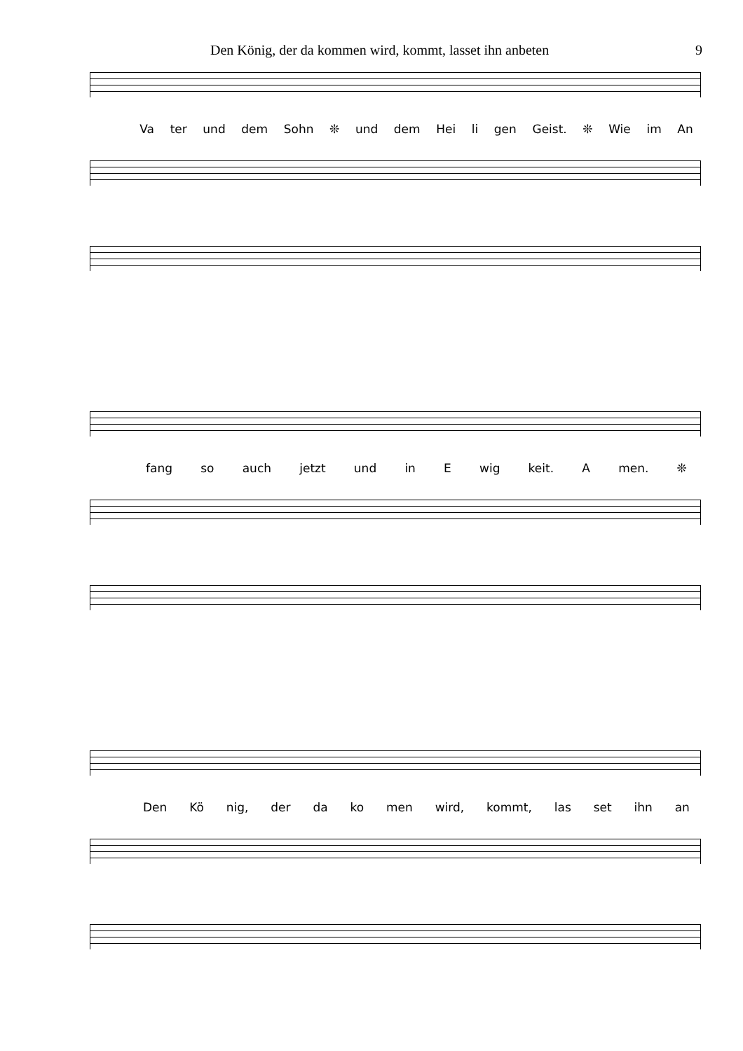Den König, der da kommen wird, kommt, lasset ihn anbeten 9
Va ter und dem Sohn ❊ und dem Hei li gen Geist. ❊ Wie im An
fang so auch jetzt und in E wig keit. A men. ❊
Den Kö nig, der da ko men wird, kommt, las set ihn an